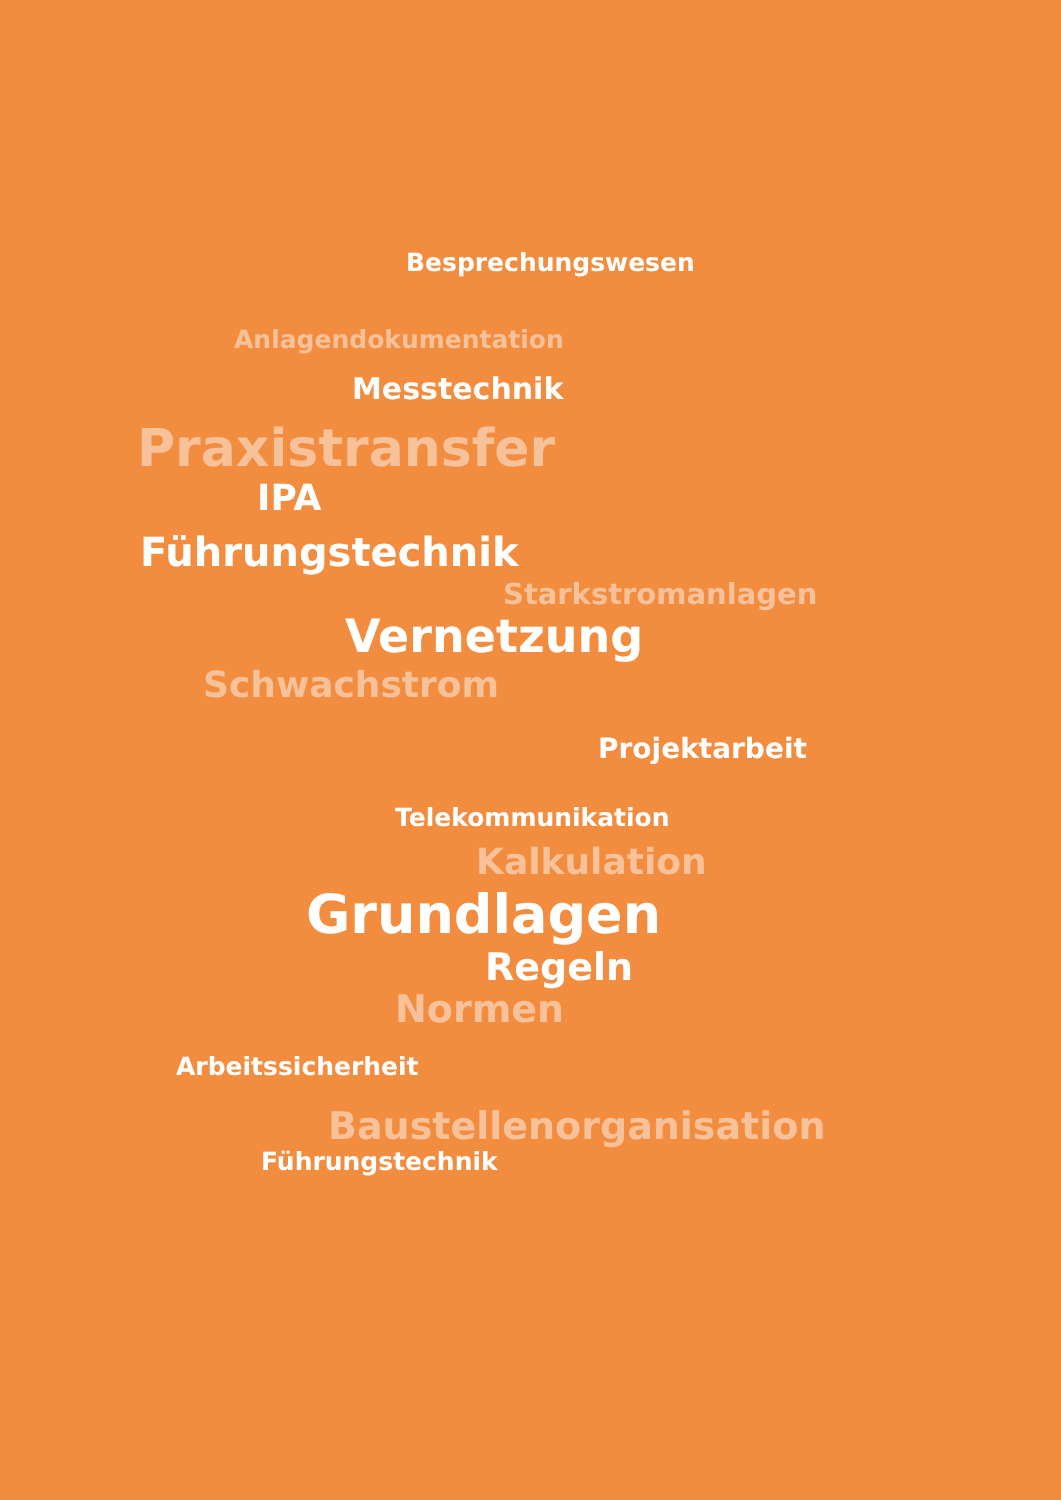Besprechungswesen
Anlagendokumentation
Messtechnik
Praxistransfer
IPA
Führungstechnik
Starkstromanlagen
Vernetzung
Schwachstrom
Projektarbeit
Telekommunikation
Kalkulation
Grundlagen
Regeln
Normen
Arbeitssicherheit
Baustellenorganisation
Führungstechnik